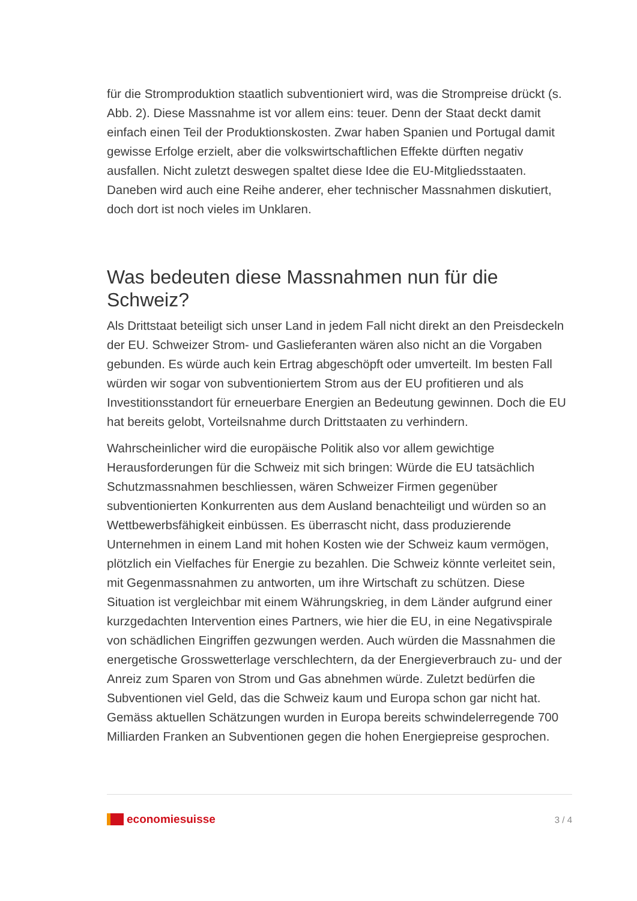für die Stromproduktion staatlich subventioniert wird, was die Strompreise drückt (s. Abb. 2). Diese Massnahme ist vor allem eins: teuer. Denn der Staat deckt damit einfach einen Teil der Produktionskosten. Zwar haben Spanien und Portugal damit gewisse Erfolge erzielt, aber die volkswirtschaftlichen Effekte dürften negativ ausfallen. Nicht zuletzt deswegen spaltet diese Idee die EU-Mitgliedsstaaten. Daneben wird auch eine Reihe anderer, eher technischer Massnahmen diskutiert, doch dort ist noch vieles im Unklaren.
Was bedeuten diese Massnahmen nun für die Schweiz?
Als Drittstaat beteiligt sich unser Land in jedem Fall nicht direkt an den Preisdeckeln der EU. Schweizer Strom- und Gaslieferanten wären also nicht an die Vorgaben gebunden. Es würde auch kein Ertrag abgeschöpft oder umverteilt. Im besten Fall würden wir sogar von subventioniertem Strom aus der EU profitieren und als Investitionsstandort für erneuerbare Energien an Bedeutung gewinnen. Doch die EU hat bereits gelobt, Vorteilsnahme durch Drittstaaten zu verhindern.
Wahrscheinlicher wird die europäische Politik also vor allem gewichtige Herausforderungen für die Schweiz mit sich bringen: Würde die EU tatsächlich Schutzmassnahmen beschliessen, wären Schweizer Firmen gegenüber subventionierten Konkurrenten aus dem Ausland benachteiligt und würden so an Wettbewerbsfähigkeit einbüssen. Es überrascht nicht, dass produzierende Unternehmen in einem Land mit hohen Kosten wie der Schweiz kaum vermögen, plötzlich ein Vielfaches für Energie zu bezahlen. Die Schweiz könnte verleitet sein, mit Gegenmassnahmen zu antworten, um ihre Wirtschaft zu schützen. Diese Situation ist vergleichbar mit einem Währungskrieg, in dem Länder aufgrund einer kurzgedachten Intervention eines Partners, wie hier die EU, in eine Negativspirale von schädlichen Eingriffen gezwungen werden. Auch würden die Massnahmen die energetische Grosswetterlage verschlechtern, da der Energieverbrauch zu- und der Anreiz zum Sparen von Strom und Gas abnehmen würde. Zuletzt bedürfen die Subventionen viel Geld, das die Schweiz kaum und Europa schon gar nicht hat. Gemäss aktuellen Schätzungen wurden in Europa bereits schwindelerregende 700 Milliarden Franken an Subventionen gegen die hohen Energiepreise gesprochen.
economiesuisse
3 / 4